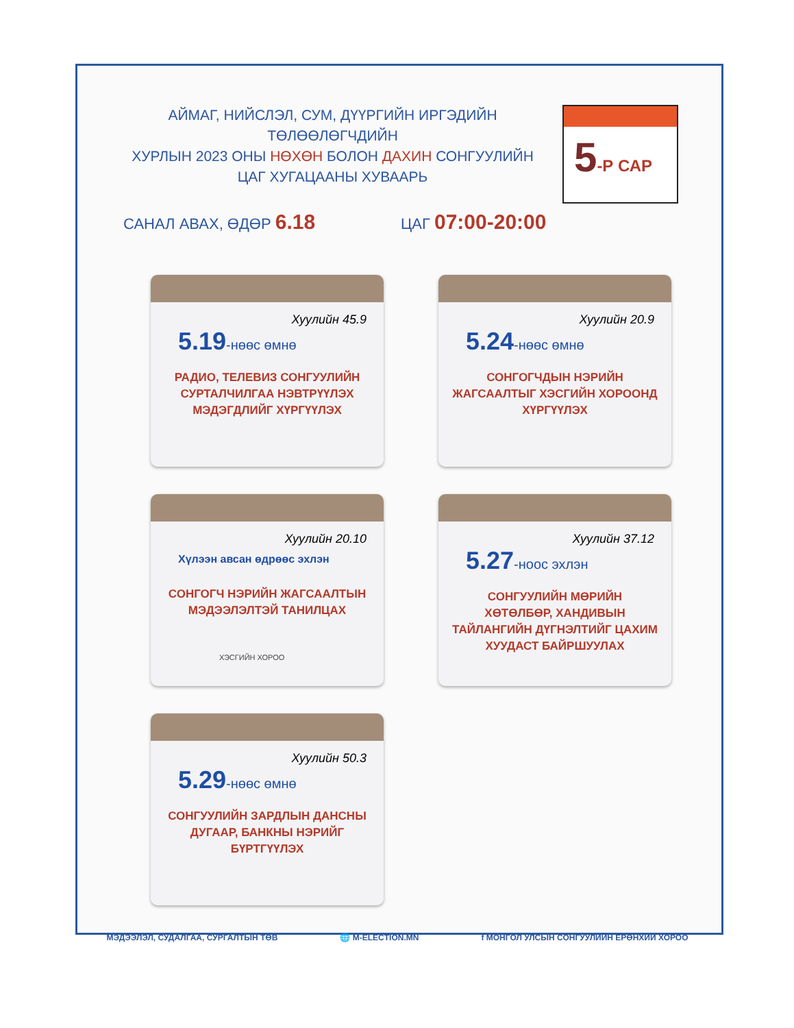АЙМАГ, НИЙСЛЭЛ, СУМ, ДҮҮРГИЙН ИРГЭДИЙН ТӨЛӨӨЛӨГЧДИЙН
ХУРЛЫН 2023 ОНЫ НӨХӨН БОЛОН ДАХИН СОНГУУЛИЙН
ЦАГ ХУГАЦААНЫ ХУВААРЬ
5-Р САР
САНАЛ АВАХ, ӨДӨР 6.18
ЦАГ 07:00-20:00
Хуулийн 45.9
5.19-нөөс өмнө
РАДИО, ТЕЛЕВИЗ СОНГУУЛИЙН СУРТАЛЧИЛГАА НЭВТРҮҮЛЭХ МЭДЭГДЛИЙГ ХҮРГҮҮЛЭХ
Хуулийн 20.9
5.24-нөөс өмнө
СОНГОГЧДЫН НЭРИЙН ЖАГСААЛТЫГ ХЭСГИЙН ХОРООНД ХҮРГҮҮЛЭХ
Хуулийн 20.10
Хүлээн авсан өдрөөс эхлэн
СОНГОГЧ НЭРИЙН ЖАГСААЛТЫН МЭДЭЭЛЭЛТЭЙ ТАНИЛЦАХ
ХЭСГИЙН ХОРОО
Хуулийн 37.12
5.27-ноос эхлэн
СОНГУУЛИЙН МӨРИЙН ХӨТӨЛБӨР, ХАНДИВЫН ТАЙЛАНГИЙН ДҮГНЭЛТИЙГ ЦАХИМ ХУУДАСТ БАЙРШУУЛАХ
Хуулийн 50.3
5.29-нөөс өмнө
СОНГУУЛИЙН ЗАРДЛЫН ДАНСНЫ ДУГААР, БАНКНЫ НЭРИЙГ БҮРТГҮҮЛЭХ
МЭДЭЭЛЭЛ, СУДАЛГАА, СУРГАЛТЫН ТӨВ 🌐 M-ELECTION.MN f МОНГОЛ УЛСЫН СОНГУУЛИЙН ЕРӨНХИЙ ХОРОО